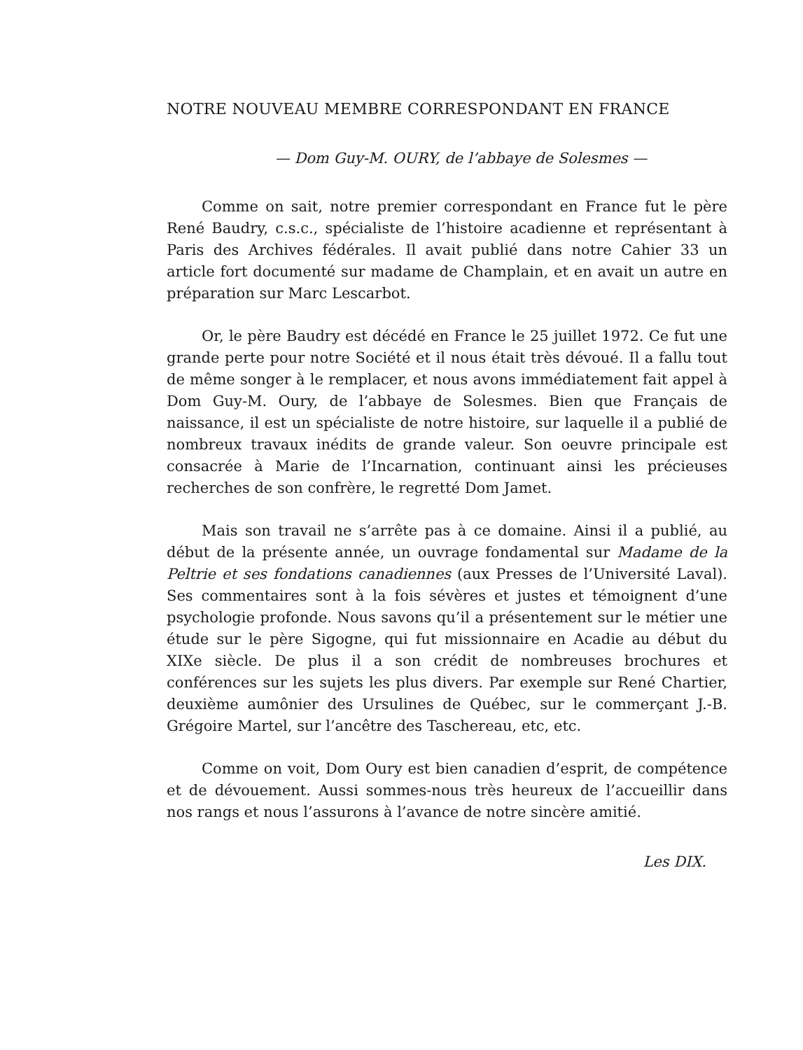NOTRE NOUVEAU MEMBRE CORRESPONDANT EN FRANCE
— Dom Guy-M. OURY, de l’abbaye de Solesmes —
Comme on sait, notre premier correspondant en France fut le père René Baudry, c.s.c., spécialiste de l’histoire acadienne et représentant à Paris des Archives fédérales. Il avait publié dans notre Cahier 33 un article fort documenté sur madame de Champlain, et en avait un autre en préparation sur Marc Lescarbot.
Or, le père Baudry est décédé en France le 25 juillet 1972. Ce fut une grande perte pour notre Société et il nous était très dévoué. Il a fallu tout de même songer à le remplacer, et nous avons immédiatement fait appel à Dom Guy-M. Oury, de l’abbaye de Solesmes. Bien que Français de naissance, il est un spécialiste de notre histoire, sur laquelle il a publié de nombreux travaux inédits de grande valeur. Son oeuvre principale est consacrée à Marie de l’Incarnation, continuant ainsi les précieuses recherches de son confrère, le regretté Dom Jamet.
Mais son travail ne s’arrête pas à ce domaine. Ainsi il a publié, au début de la présente année, un ouvrage fondamental sur Madame de la Peltrie et ses fondations canadiennes (aux Presses de l’Université Laval). Ses commentaires sont à la fois sévères et justes et témoignent d’une psychologie profonde. Nous savons qu’il a présentement sur le métier une étude sur le père Sigogne, qui fut missionnaire en Acadie au début du XIXe siècle. De plus il a son crédit de nombreuses brochures et conférences sur les sujets les plus divers. Par exemple sur René Chartier, deuxième aumônier des Ursulines de Québec, sur le commerçant J.-B. Grégoire Martel, sur l’ancêtre des Taschereau, etc, etc.
Comme on voit, Dom Oury est bien canadien d’esprit, de compétence et de dévouement. Aussi sommes-nous très heureux de l’accueillir dans nos rangs et nous l’assurons à l’avance de notre sincère amitié.
Les DIX.